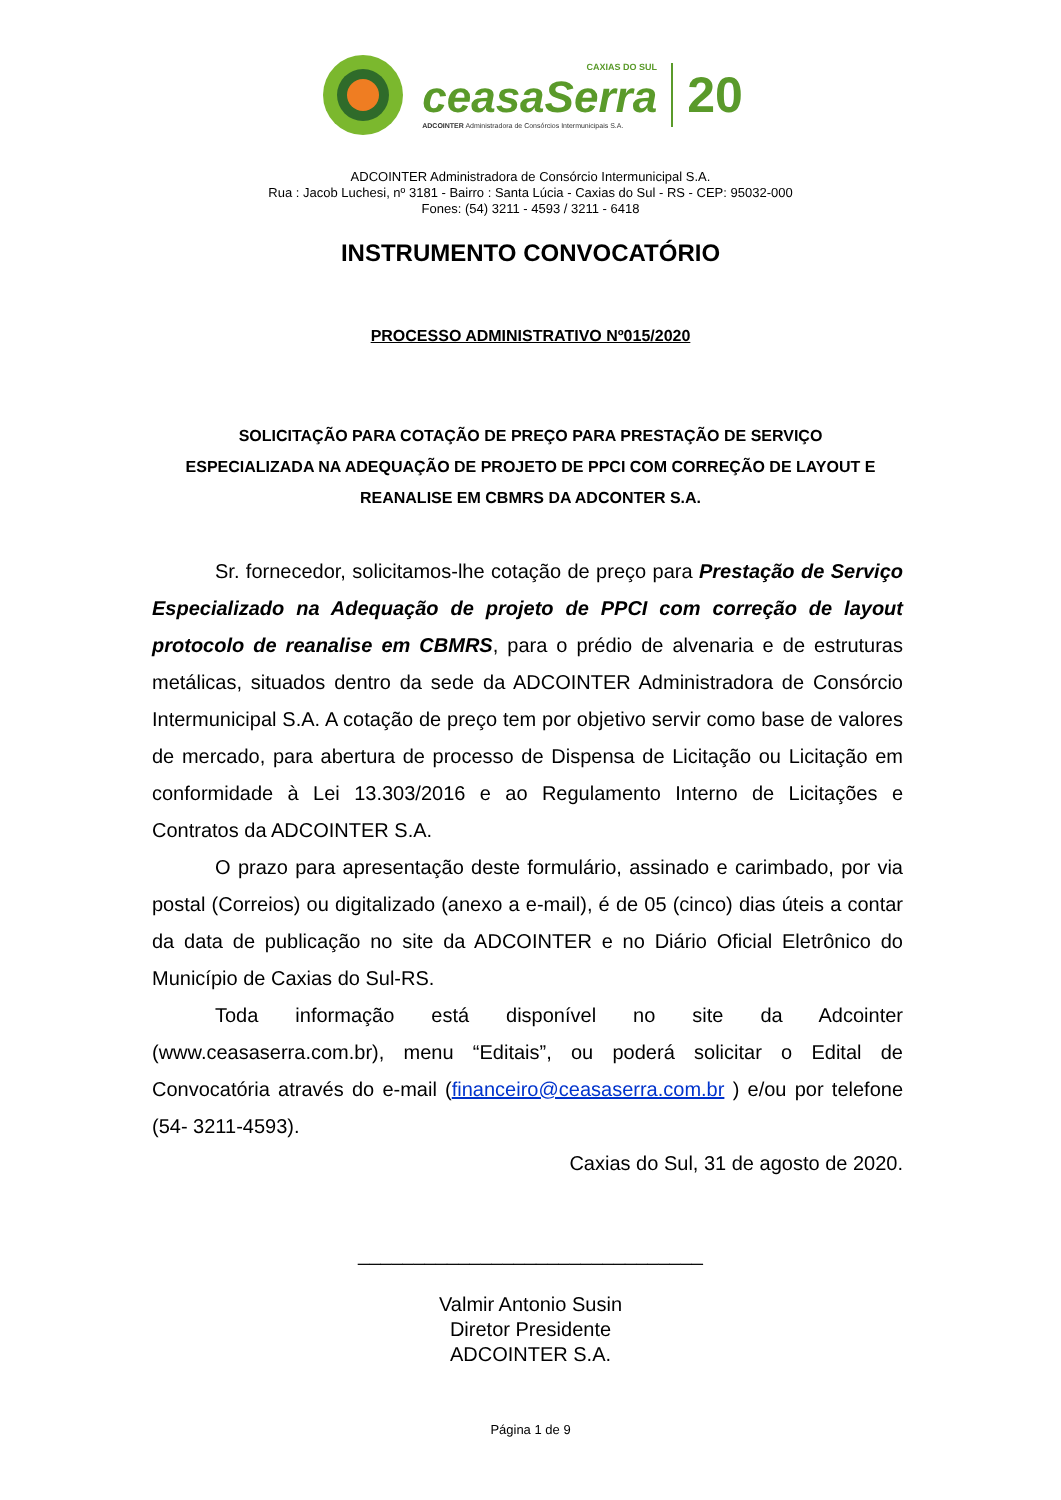CAXIAS DO SUL
ceasaSerra
ADCOINTER Administradora de Consórcios Intermunicipais S.A.
20
ADCOINTER Administradora de Consórcio Intermunicipal S.A.
Rua : Jacob Luchesi, nº 3181 - Bairro : Santa Lúcia - Caxias do Sul - RS - CEP: 95032-000
Fones: (54) 3211 - 4593 / 3211 - 6418
INSTRUMENTO CONVOCATÓRIO
PROCESSO ADMINISTRATIVO Nº015/2020
SOLICITAÇÃO PARA COTAÇÃO DE PREÇO PARA PRESTAÇÃO DE SERVIÇO ESPECIALIZADA NA ADEQUAÇÃO DE PROJETO DE PPCI COM CORREÇÃO DE LAYOUT E REANALISE EM CBMRS DA ADCONTER S.A.
Sr. fornecedor, solicitamos-lhe cotação de preço para Prestação de Serviço Especializado na Adequação de projeto de PPCI com correção de layout protocolo de reanalise em CBMRS, para o prédio de alvenaria e de estruturas metálicas, situados dentro da sede da ADCOINTER Administradora de Consórcio Intermunicipal S.A. A cotação de preço tem por objetivo servir como base de valores de mercado, para abertura de processo de Dispensa de Licitação ou Licitação em conformidade à Lei 13.303/2016 e ao Regulamento Interno de Licitações e Contratos da ADCOINTER S.A.
O prazo para apresentação deste formulário, assinado e carimbado, por via postal (Correios) ou digitalizado (anexo a e-mail), é de 05 (cinco) dias úteis a contar da data de publicação no site da ADCOINTER e no Diário Oficial Eletrônico do Município de Caxias do Sul-RS.
Toda informação está disponível no site da Adcointer (www.ceasaserra.com.br), menu “Editais”, ou poderá solicitar o Edital de Convocatória através do e-mail (financeiro@ceasaserra.com.br ) e/ou por telefone (54- 3211-4593).
Caxias do Sul, 31 de agosto de 2020.
_______________________________
Valmir Antonio Susin
Diretor Presidente
ADCOINTER S.A.
Página 1 de 9